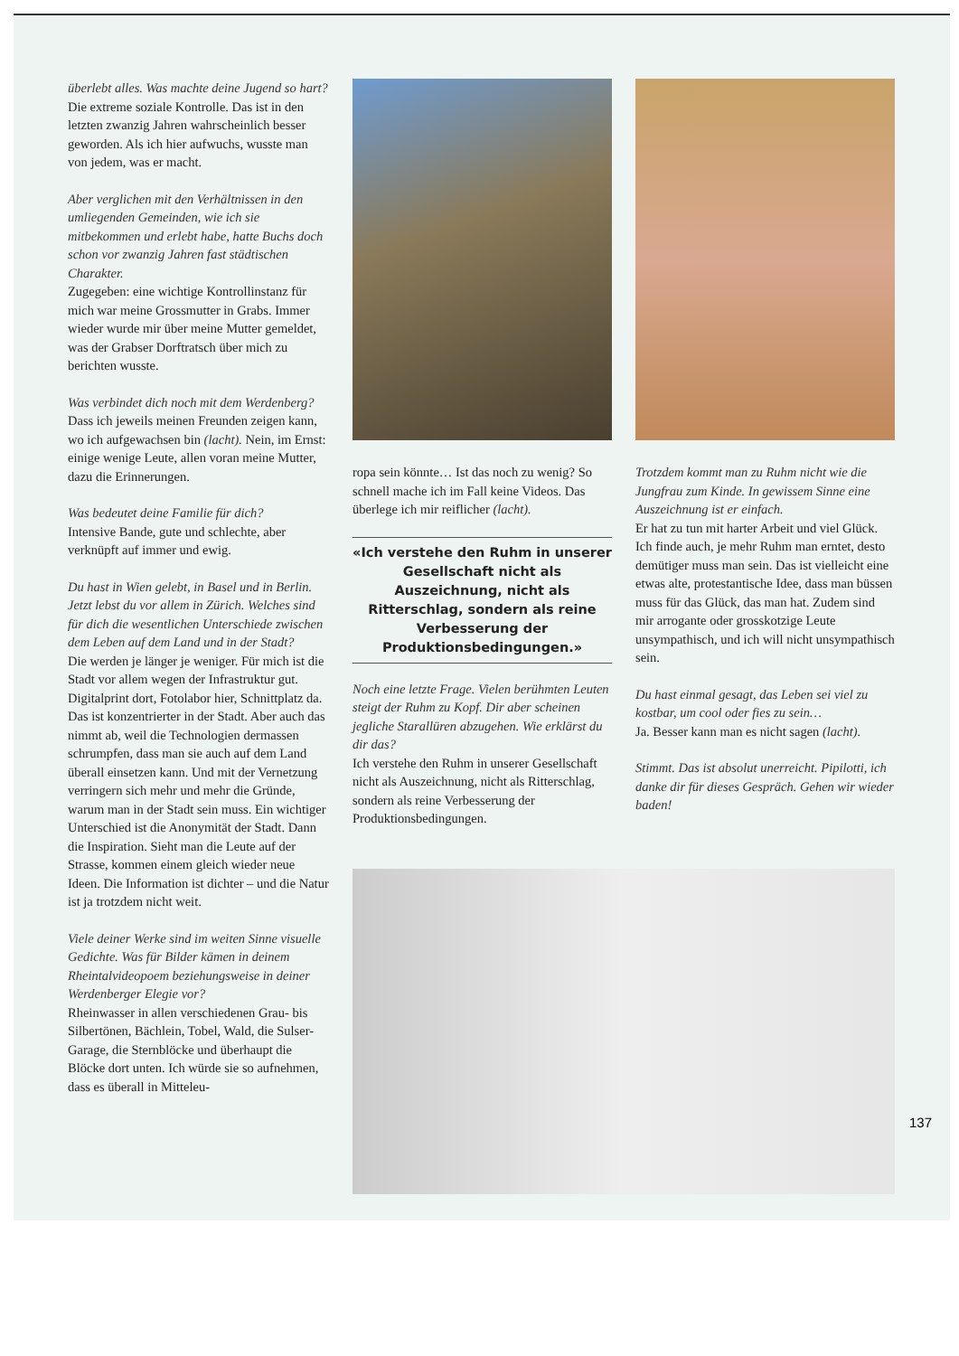überlebt alles. Was machte deine Jugend so hart?
Die extreme soziale Kontrolle. Das ist in den letzten zwanzig Jahren wahrscheinlich besser geworden. Als ich hier aufwuchs, wusste man von jedem, was er macht.
Aber verglichen mit den Verhältnissen in den umliegenden Gemeinden, wie ich sie mitbekommen und erlebt habe, hatte Buchs doch schon vor zwanzig Jahren fast städtischen Charakter.
Zugegeben: eine wichtige Kontrollinstanz für mich war meine Grossmutter in Grabs. Immer wieder wurde mir über meine Mutter gemeldet, was der Grabser Dorftratsch über mich zu berichten wusste.
Was verbindet dich noch mit dem Werdenberg?
Dass ich jeweils meinen Freunden zeigen kann, wo ich aufgewachsen bin (lacht). Nein, im Ernst: einige wenige Leute, allen voran meine Mutter, dazu die Erinnerungen.
Was bedeutet deine Familie für dich?
Intensive Bande, gute und schlechte, aber verknüpft auf immer und ewig.
Du hast in Wien gelebt, in Basel und in Berlin. Jetzt lebst du vor allem in Zürich. Welches sind für dich die wesentlichen Unterschiede zwischen dem Leben auf dem Land und in der Stadt?
Die werden je länger je weniger. Für mich ist die Stadt vor allem wegen der Infrastruktur gut. Digitalprint dort, Fotolabor hier, Schnittplatz da. Das ist konzentrierter in der Stadt. Aber auch das nimmt ab, weil die Technologien dermassen schrumpfen, dass man sie auch auf dem Land überall einsetzen kann. Und mit der Vernetzung verringern sich mehr und mehr die Gründe, warum man in der Stadt sein muss. Ein wichtiger Unterschied ist die Anonymität der Stadt. Dann die Inspiration. Sieht man die Leute auf der Strasse, kommen einem gleich wieder neue Ideen. Die Information ist dichter – und die Natur ist ja trotzdem nicht weit.
Viele deiner Werke sind im weiten Sinne visuelle Gedichte. Was für Bilder kämen in deinem Rheintalvideopoem beziehungsweise in deiner Werdenberger Elegie vor?
Rheinwasser in allen verschiedenen Grau- bis Silbertönen, Bächlein, Tobel, Wald, die Sulser-Garage, die Sternblöcke und überhaupt die Blöcke dort unten. Ich würde sie so aufnehmen, dass es überall in Mitteleu-
ropa sein könnte… Ist das noch zu wenig? So schnell mache ich im Fall keine Videos. Das überlege ich mir reiflicher (lacht).
«Ich verstehe den Ruhm in unserer Gesellschaft nicht als Auszeichnung, nicht als Ritterschlag, sondern als reine Verbesserung der Produktionsbedingungen.»
Noch eine letzte Frage. Vielen berühmten Leuten steigt der Ruhm zu Kopf. Dir aber scheinen jegliche Starallüren abzugehen. Wie erklärst du dir das?
Ich verstehe den Ruhm in unserer Gesellschaft nicht als Auszeichnung, nicht als Ritterschlag, sondern als reine Verbesserung der Produktionsbedingungen.
Trotzdem kommt man zu Ruhm nicht wie die Jungfrau zum Kinde. In gewissem Sinne eine Auszeichnung ist er einfach.
Er hat zu tun mit harter Arbeit und viel Glück. Ich finde auch, je mehr Ruhm man erntet, desto demütiger muss man sein. Das ist vielleicht eine etwas alte, protestantische Idee, dass man büssen muss für das Glück, das man hat. Zudem sind mir arrogante oder grosskotzige Leute unsympathisch, und ich will nicht unsympathisch sein.
Du hast einmal gesagt, das Leben sei viel zu kostbar, um cool oder fies zu sein…
Ja. Besser kann man es nicht sagen (lacht).
Stimmt. Das ist absolut unerreicht. Pipilotti, ich danke dir für dieses Gespräch. Gehen wir wieder baden!
137